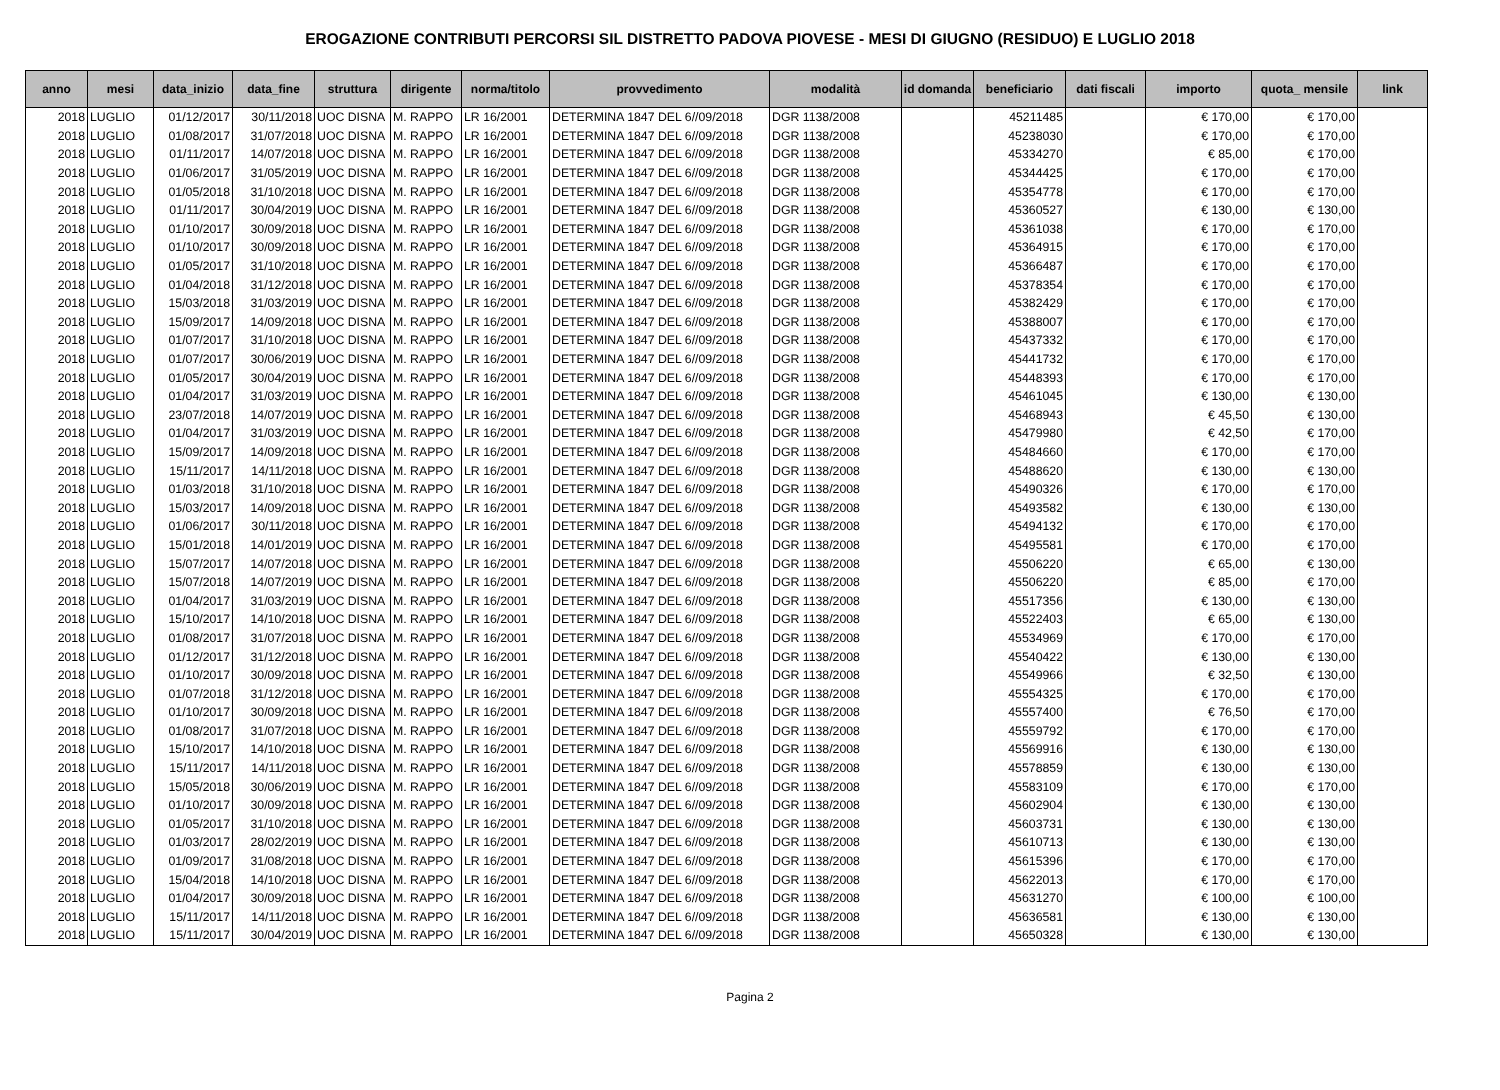EROGAZIONE CONTRIBUTI PERCORSI SIL DISTRETTO PADOVA PIOVESE - MESI DI GIUGNO (RESIDUO) E LUGLIO 2018
| anno | mesi | data_inizio | data_fine | struttura | dirigente | norma/titolo | provvedimento | modalità | id domanda | beneficiario | dati fiscali | importo | quota_ mensile | link |
| --- | --- | --- | --- | --- | --- | --- | --- | --- | --- | --- | --- | --- | --- | --- |
| 2018 | LUGLIO | 01/12/2017 | 30/11/2018 | UOC DISNA | M. RAPPO | LR 16/2001 | DETERMINA 1847 DEL 6//09/2018 | DGR 1138/2008 | | 45211485 | | € 170,00 | € 170,00 | |
| 2018 | LUGLIO | 01/08/2017 | 31/07/2018 | UOC DISNA | M. RAPPO | LR 16/2001 | DETERMINA 1847 DEL 6//09/2018 | DGR 1138/2008 | | 45238030 | | € 170,00 | € 170,00 | |
| 2018 | LUGLIO | 01/11/2017 | 14/07/2018 | UOC DISNA | M. RAPPO | LR 16/2001 | DETERMINA 1847 DEL 6//09/2018 | DGR 1138/2008 | | 45334270 | | € 85,00 | € 170,00 | |
| 2018 | LUGLIO | 01/06/2017 | 31/05/2019 | UOC DISNA | M. RAPPO | LR 16/2001 | DETERMINA 1847 DEL 6//09/2018 | DGR 1138/2008 | | 45344425 | | € 170,00 | € 170,00 | |
| 2018 | LUGLIO | 01/05/2018 | 31/10/2018 | UOC DISNA | M. RAPPO | LR 16/2001 | DETERMINA 1847 DEL 6//09/2018 | DGR 1138/2008 | | 45354778 | | € 170,00 | € 170,00 | |
| 2018 | LUGLIO | 01/11/2017 | 30/04/2019 | UOC DISNA | M. RAPPO | LR 16/2001 | DETERMINA 1847 DEL 6//09/2018 | DGR 1138/2008 | | 45360527 | | € 130,00 | € 130,00 | |
| 2018 | LUGLIO | 01/10/2017 | 30/09/2018 | UOC DISNA | M. RAPPO | LR 16/2001 | DETERMINA 1847 DEL 6//09/2018 | DGR 1138/2008 | | 45361038 | | € 170,00 | € 170,00 | |
| 2018 | LUGLIO | 01/10/2017 | 30/09/2018 | UOC DISNA | M. RAPPO | LR 16/2001 | DETERMINA 1847 DEL 6//09/2018 | DGR 1138/2008 | | 45364915 | | € 170,00 | € 170,00 | |
| 2018 | LUGLIO | 01/05/2017 | 31/10/2018 | UOC DISNA | M. RAPPO | LR 16/2001 | DETERMINA 1847 DEL 6//09/2018 | DGR 1138/2008 | | 45366487 | | € 170,00 | € 170,00 | |
| 2018 | LUGLIO | 01/04/2018 | 31/12/2018 | UOC DISNA | M. RAPPO | LR 16/2001 | DETERMINA 1847 DEL 6//09/2018 | DGR 1138/2008 | | 45378354 | | € 170,00 | € 170,00 | |
| 2018 | LUGLIO | 15/03/2018 | 31/03/2019 | UOC DISNA | M. RAPPO | LR 16/2001 | DETERMINA 1847 DEL 6//09/2018 | DGR 1138/2008 | | 45382429 | | € 170,00 | € 170,00 | |
| 2018 | LUGLIO | 15/09/2017 | 14/09/2018 | UOC DISNA | M. RAPPO | LR 16/2001 | DETERMINA 1847 DEL 6//09/2018 | DGR 1138/2008 | | 45388007 | | € 170,00 | € 170,00 | |
| 2018 | LUGLIO | 01/07/2017 | 31/10/2018 | UOC DISNA | M. RAPPO | LR 16/2001 | DETERMINA 1847 DEL 6//09/2018 | DGR 1138/2008 | | 45437332 | | € 170,00 | € 170,00 | |
| 2018 | LUGLIO | 01/07/2017 | 30/06/2019 | UOC DISNA | M. RAPPO | LR 16/2001 | DETERMINA 1847 DEL 6//09/2018 | DGR 1138/2008 | | 45441732 | | € 170,00 | € 170,00 | |
| 2018 | LUGLIO | 01/05/2017 | 30/04/2019 | UOC DISNA | M. RAPPO | LR 16/2001 | DETERMINA 1847 DEL 6//09/2018 | DGR 1138/2008 | | 45448393 | | € 170,00 | € 170,00 | |
| 2018 | LUGLIO | 01/04/2017 | 31/03/2019 | UOC DISNA | M. RAPPO | LR 16/2001 | DETERMINA 1847 DEL 6//09/2018 | DGR 1138/2008 | | 45461045 | | € 130,00 | € 130,00 | |
| 2018 | LUGLIO | 23/07/2018 | 14/07/2019 | UOC DISNA | M. RAPPO | LR 16/2001 | DETERMINA 1847 DEL 6//09/2018 | DGR 1138/2008 | | 45468943 | | € 45,50 | € 130,00 | |
| 2018 | LUGLIO | 01/04/2017 | 31/03/2019 | UOC DISNA | M. RAPPO | LR 16/2001 | DETERMINA 1847 DEL 6//09/2018 | DGR 1138/2008 | | 45479980 | | € 42,50 | € 170,00 | |
| 2018 | LUGLIO | 15/09/2017 | 14/09/2018 | UOC DISNA | M. RAPPO | LR 16/2001 | DETERMINA 1847 DEL 6//09/2018 | DGR 1138/2008 | | 45484660 | | € 170,00 | € 170,00 | |
| 2018 | LUGLIO | 15/11/2017 | 14/11/2018 | UOC DISNA | M. RAPPO | LR 16/2001 | DETERMINA 1847 DEL 6//09/2018 | DGR 1138/2008 | | 45488620 | | € 130,00 | € 130,00 | |
| 2018 | LUGLIO | 01/03/2018 | 31/10/2018 | UOC DISNA | M. RAPPO | LR 16/2001 | DETERMINA 1847 DEL 6//09/2018 | DGR 1138/2008 | | 45490326 | | € 170,00 | € 170,00 | |
| 2018 | LUGLIO | 15/03/2017 | 14/09/2018 | UOC DISNA | M. RAPPO | LR 16/2001 | DETERMINA 1847 DEL 6//09/2018 | DGR 1138/2008 | | 45493582 | | € 130,00 | € 130,00 | |
| 2018 | LUGLIO | 01/06/2017 | 30/11/2018 | UOC DISNA | M. RAPPO | LR 16/2001 | DETERMINA 1847 DEL 6//09/2018 | DGR 1138/2008 | | 45494132 | | € 170,00 | € 170,00 | |
| 2018 | LUGLIO | 15/01/2018 | 14/01/2019 | UOC DISNA | M. RAPPO | LR 16/2001 | DETERMINA 1847 DEL 6//09/2018 | DGR 1138/2008 | | 45495581 | | € 170,00 | € 170,00 | |
| 2018 | LUGLIO | 15/07/2017 | 14/07/2018 | UOC DISNA | M. RAPPO | LR 16/2001 | DETERMINA 1847 DEL 6//09/2018 | DGR 1138/2008 | | 45506220 | | € 65,00 | € 130,00 | |
| 2018 | LUGLIO | 15/07/2018 | 14/07/2019 | UOC DISNA | M. RAPPO | LR 16/2001 | DETERMINA 1847 DEL 6//09/2018 | DGR 1138/2008 | | 45506220 | | € 85,00 | € 170,00 | |
| 2018 | LUGLIO | 01/04/2017 | 31/03/2019 | UOC DISNA | M. RAPPO | LR 16/2001 | DETERMINA 1847 DEL 6//09/2018 | DGR 1138/2008 | | 45517356 | | € 130,00 | € 130,00 | |
| 2018 | LUGLIO | 15/10/2017 | 14/10/2018 | UOC DISNA | M. RAPPO | LR 16/2001 | DETERMINA 1847 DEL 6//09/2018 | DGR 1138/2008 | | 45522403 | | € 65,00 | € 130,00 | |
| 2018 | LUGLIO | 01/08/2017 | 31/07/2018 | UOC DISNA | M. RAPPO | LR 16/2001 | DETERMINA 1847 DEL 6//09/2018 | DGR 1138/2008 | | 45534969 | | € 170,00 | € 170,00 | |
| 2018 | LUGLIO | 01/12/2017 | 31/12/2018 | UOC DISNA | M. RAPPO | LR 16/2001 | DETERMINA 1847 DEL 6//09/2018 | DGR 1138/2008 | | 45540422 | | € 130,00 | € 130,00 | |
| 2018 | LUGLIO | 01/10/2017 | 30/09/2018 | UOC DISNA | M. RAPPO | LR 16/2001 | DETERMINA 1847 DEL 6//09/2018 | DGR 1138/2008 | | 45549966 | | € 32,50 | € 130,00 | |
| 2018 | LUGLIO | 01/07/2018 | 31/12/2018 | UOC DISNA | M. RAPPO | LR 16/2001 | DETERMINA 1847 DEL 6//09/2018 | DGR 1138/2008 | | 45554325 | | € 170,00 | € 170,00 | |
| 2018 | LUGLIO | 01/10/2017 | 30/09/2018 | UOC DISNA | M. RAPPO | LR 16/2001 | DETERMINA 1847 DEL 6//09/2018 | DGR 1138/2008 | | 45557400 | | € 76,50 | € 170,00 | |
| 2018 | LUGLIO | 01/08/2017 | 31/07/2018 | UOC DISNA | M. RAPPO | LR 16/2001 | DETERMINA 1847 DEL 6//09/2018 | DGR 1138/2008 | | 45559792 | | € 170,00 | € 170,00 | |
| 2018 | LUGLIO | 15/10/2017 | 14/10/2018 | UOC DISNA | M. RAPPO | LR 16/2001 | DETERMINA 1847 DEL 6//09/2018 | DGR 1138/2008 | | 45569916 | | € 130,00 | € 130,00 | |
| 2018 | LUGLIO | 15/11/2017 | 14/11/2018 | UOC DISNA | M. RAPPO | LR 16/2001 | DETERMINA 1847 DEL 6//09/2018 | DGR 1138/2008 | | 45578859 | | € 130,00 | € 130,00 | |
| 2018 | LUGLIO | 15/05/2018 | 30/06/2019 | UOC DISNA | M. RAPPO | LR 16/2001 | DETERMINA 1847 DEL 6//09/2018 | DGR 1138/2008 | | 45583109 | | € 170,00 | € 170,00 | |
| 2018 | LUGLIO | 01/10/2017 | 30/09/2018 | UOC DISNA | M. RAPPO | LR 16/2001 | DETERMINA 1847 DEL 6//09/2018 | DGR 1138/2008 | | 45602904 | | € 130,00 | € 130,00 | |
| 2018 | LUGLIO | 01/05/2017 | 31/10/2018 | UOC DISNA | M. RAPPO | LR 16/2001 | DETERMINA 1847 DEL 6//09/2018 | DGR 1138/2008 | | 45603731 | | € 130,00 | € 130,00 | |
| 2018 | LUGLIO | 01/03/2017 | 28/02/2019 | UOC DISNA | M. RAPPO | LR 16/2001 | DETERMINA 1847 DEL 6//09/2018 | DGR 1138/2008 | | 45610713 | | € 130,00 | € 130,00 | |
| 2018 | LUGLIO | 01/09/2017 | 31/08/2018 | UOC DISNA | M. RAPPO | LR 16/2001 | DETERMINA 1847 DEL 6//09/2018 | DGR 1138/2008 | | 45615396 | | € 170,00 | € 170,00 | |
| 2018 | LUGLIO | 15/04/2018 | 14/10/2018 | UOC DISNA | M. RAPPO | LR 16/2001 | DETERMINA 1847 DEL 6//09/2018 | DGR 1138/2008 | | 45622013 | | € 170,00 | € 170,00 | |
| 2018 | LUGLIO | 01/04/2017 | 30/09/2018 | UOC DISNA | M. RAPPO | LR 16/2001 | DETERMINA 1847 DEL 6//09/2018 | DGR 1138/2008 | | 45631270 | | € 100,00 | € 100,00 | |
| 2018 | LUGLIO | 15/11/2017 | 14/11/2018 | UOC DISNA | M. RAPPO | LR 16/2001 | DETERMINA 1847 DEL 6//09/2018 | DGR 1138/2008 | | 45636581 | | € 130,00 | € 130,00 | |
| 2018 | LUGLIO | 15/11/2017 | 30/04/2019 | UOC DISNA | M. RAPPO | LR 16/2001 | DETERMINA 1847 DEL 6//09/2018 | DGR 1138/2008 | | 45650328 | | € 130,00 | € 130,00 | |
Pagina 2